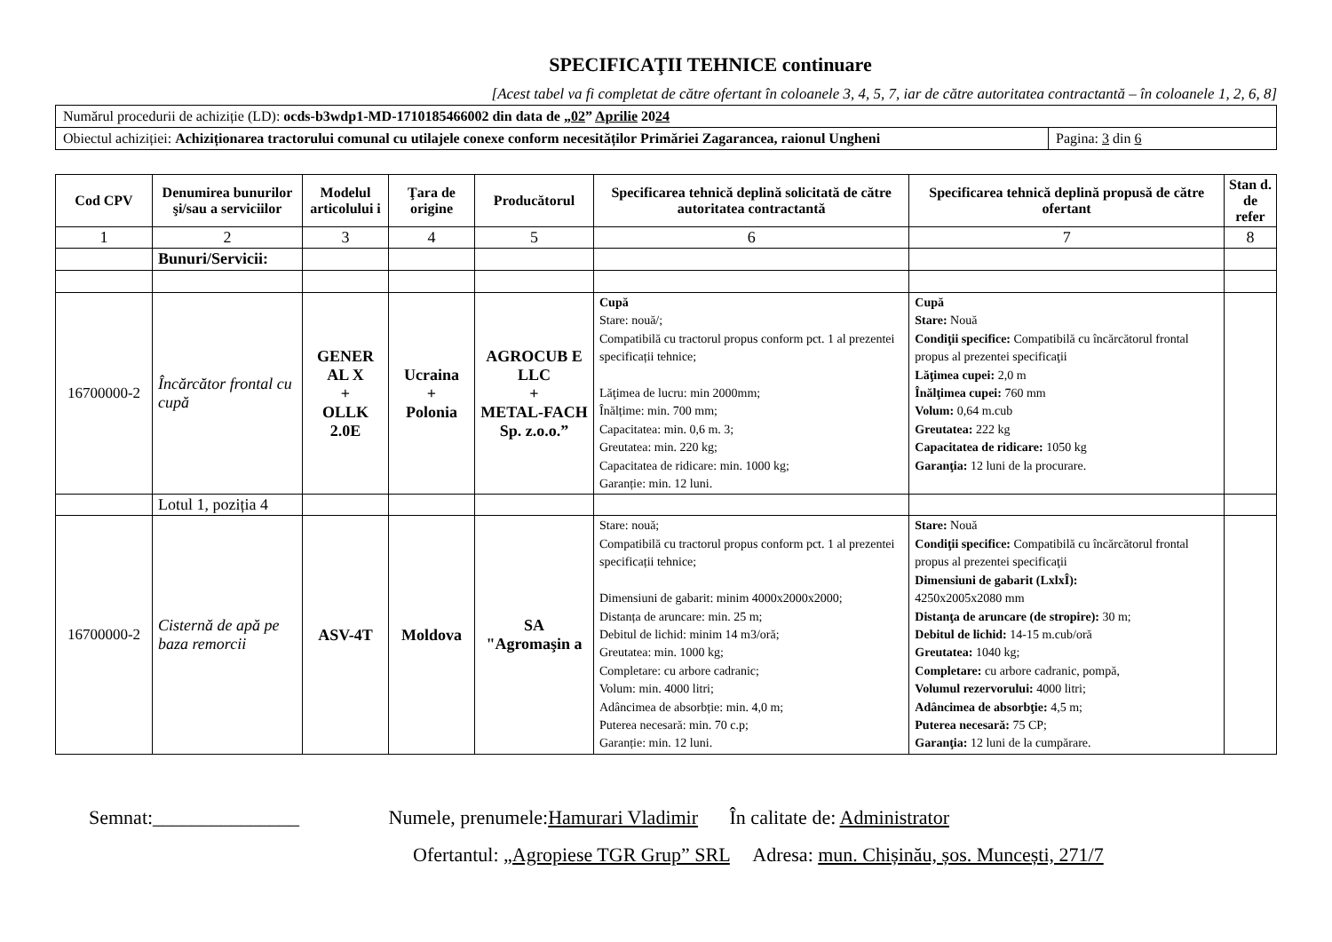SPECIFICAŢII TEHNICE continuare
[Acest tabel va fi completat de către ofertant în coloanele 3, 4, 5, 7, iar de către autoritatea contractantă – în coloanele 1, 2, 6, 8]
| Numărul procedurii de achiziție (LD): ocds-b3wdp1-MD-1710185466002 din data de „ 02 ” Aprilie 20 24 | |
| Obiectul achiziției: Achiziționarea tractorului comunal cu utilajele conexe conform necesităților Primăriei Zagarancea, raionul Ungheni | Pagina: 3 din 6 |
| Cod CPV | Denumirea bunurilor şi/sau a serviciilor | Modelul articolului i | Ţara de origine | Producătorul | Specificarea tehnică deplină solicitată de către autoritatea contractantă | Specificarea tehnică deplină propusă de către ofertant | Stan d. de refer |
| --- | --- | --- | --- | --- | --- | --- | --- |
| 1 | 2 | 3 | 4 | 5 | 6 | 7 | 8 |
| | Bunuri/Servicii: | | | | | | |
| 16700000-2 | Încărcător frontal cu cupă | GENER AL X + OLLK 2.0E | Ucraina + Polonia | AGROCUB E LLC + METAL-FACH Sp. z.o.o.” | Cupă Stare: nouă/; Compatibilă cu tractorul propus conform pct. 1 al prezentei specificații tehnice; Lăţimea de lucru: min 2000mm; Înălțime: min. 700 mm; Capacitatea: min. 0,6 m. 3; Greutatea: min. 220 kg; Capacitatea de ridicare: min. 1000 kg; Garanție: min. 12 luni. | Cupă Stare: Nouă Condiţii specifice: Compatibilă cu încărcătorul frontal propus al prezentei specificaţii Lăţimea cupei: 2,0 m Înălţimea cupei: 760 mm Volum: 0,64 m.cub Greutatea: 222 kg Capacitatea de ridicare: 1050 kg Garanţia: 12 luni de la procurare. | |
| | Lotul 1, poziția 4 | | | | | | |
| 16700000-2 | Cisternă de apă pe baza remorcii | ASV-4T | Moldova | SA "Agromaşin a | Stare: nouă; Compatibilă cu tractorul propus conform pct. 1 al prezentei specificații tehnice; Dimensiuni de gabarit: minim 4000x2000x2000; Distanța de aruncare: min. 25 m; Debitul de lichid: minim 14 m3/oră; Greutatea: min. 1000 kg; Completare: cu arbore cadranic; Volum: min. 4000 litri; Adâncimea de absorbție: min. 4,0 m; Puterea necesară: min. 70 c.p; Garanție: min. 12 luni. | Stare: Nouă Condiţii specifice: Compatibilă cu încărcătorul frontal propus al prezentei specificaţii Dimensiuni de gabarit (LxlxÎ): 4250x2005x2080 mm Distanţa de aruncare (de stropire): 30 m; Debitul de lichid: 14-15 m.cub/oră Greutatea: 1040 kg; Completare: cu arbore cadranic, pompă, Volumul rezervorului: 4000 litri; Adâncimea de absorbţie: 4,5 m; Puterea necesară: 75 CP; Garanţia: 12 luni de la cumpărare. | |
Semnat:_______________ Numele, prenumele:Hamurari Vladimir În calitate de: Administrator
Ofertantul: „Agropiese TGR Grup” SRL Adresa: mun. Chișinău, șos. Muncești, 271/7